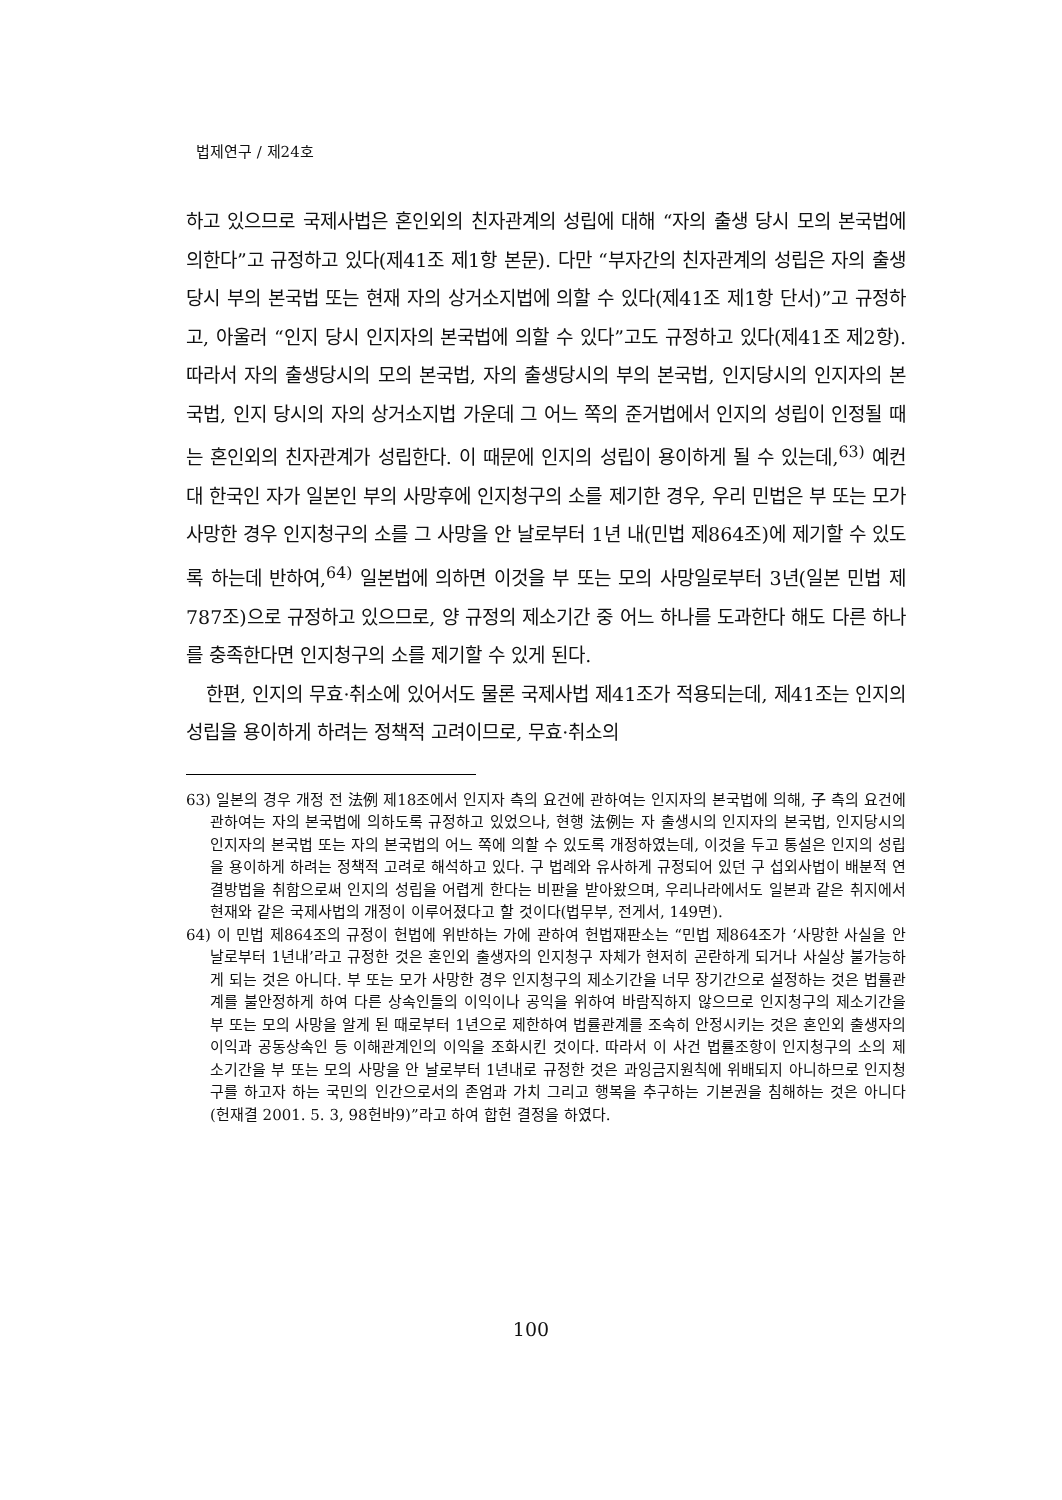법제연구 / 제24호
하고 있으므로 국제사법은 혼인외의 친자관계의 성립에 대해 “자의 출생 당시 모의 본국법에 의한다”고 규정하고 있다(제41조 제1항 본문). 다만 “부자간의 친자관계의 성립은 자의 출생 당시 부의 본국법 또는 현재 자의 상거소지법에 의할 수 있다(제41조 제1항 단서)”고 규정하고, 아울러 “인지 당시 인지자의 본국법에 의할 수 있다”고도 규정하고 있다(제41조 제2항). 따라서 자의 출생당시의 모의 본국법, 자의 출생당시의 부의 본국법, 인지당시의 인지자의 본국법, 인지 당시의 자의 상거소지법 가운데 그 어느 쪽의 준거법에서 인지의 성립이 인정될 때는 혼인외의 친자관계가 성립한다. 이 때문에 인지의 성립이 용이하게 될 수 있는데,<sup>63)</sup> 예컨대 한국인 자가 일본인 부의 사망후에 인지청구의 소를 제기한 경우, 우리 민법은 부 또는 모가 사망한 경우 인지청구의 소를 그 사망을 안 날로부터 1년 내(민법 제864조)에 제기할 수 있도록 하는데 반하여,<sup>64)</sup> 일본법에 의하면 이것을 부 또는 모의 사망일로부터 3년(일본 민법 제787조)으로 규정하고 있으므로, 양 규정의 제소기간 중 어느 하나를 도과한다 해도 다른 하나를 충족한다면 인지청구의 소를 제기할 수 있게 된다.
한편, 인지의 무효·취소에 있어서도 물론 국제사법 제41조가 적용되는데, 제41조는 인지의 성립을 용이하게 하려는 정책적 고려이므로, 무효·취소의
63) 일본의 경우 개정 전 法例 제18조에서 인지자 측의 요건에 관하여는 인지자의 본국법에 의해, 子 측의 요건에 관하여는 자의 본국법에 의하도록 규정하고 있었으나, 현행 法例는 자 출생시의 인지자의 본국법, 인지당시의 인지자의 본국법 또는 자의 본국법의 어느 쪽에 의할 수 있도록 개정하였는데, 이것을 두고 통설은 인지의 성립을 용이하게 하려는 정책적 고려로 해석하고 있다. 구 법례와 유사하게 규정되어 있던 구 섭외사법이 배분적 연결방법을 취함으로써 인지의 성립을 어렵게 한다는 비판을 받아왔으며, 우리나라에서도 일본과 같은 취지에서 현재와 같은 국제사법의 개정이 이루어졌다고 할 것이다(법무부, 전게서, 149면).
64) 이 민법 제864조의 규정이 헌법에 위반하는 가에 관하여 헌법재판소는 “민법 제864조가 ‘사망한 사실을 안 날로부터 1년내’라고 규정한 것은 혼인외 출생자의 인지청구 자체가 현저히 곤란하게 되거나 사실상 불가능하게 되는 것은 아니다. 부 또는 모가 사망한 경우 인지청구의 제소기간을 너무 장기간으로 설정하는 것은 법률관계를 불안정하게 하여 다른 상속인들의 이익이나 공익을 위하여 바람직하지 않으므로 인지청구의 제소기간을 부 또는 모의 사망을 알게 된 때로부터 1년으로 제한하여 법률관계를 조속히 안정시키는 것은 혼인외 출생자의 이익과 공동상속인 등 이해관계인의 이익을 조화시킨 것이다. 따라서 이 사건 법률조항이 인지청구의 소의 제소기간을 부 또는 모의 사망을 안 날로부터 1년내로 규정한 것은 과잉금지원칙에 위배되지 아니하므로 인지청구를 하고자 하는 국민의 인간으로서의 존엄과 가치 그리고 행복을 추구하는 기본권을 침해하는 것은 아니다(헌재결 2001. 5. 3, 98헌바9)”라고 하여 합헌 결정을 하였다.
100